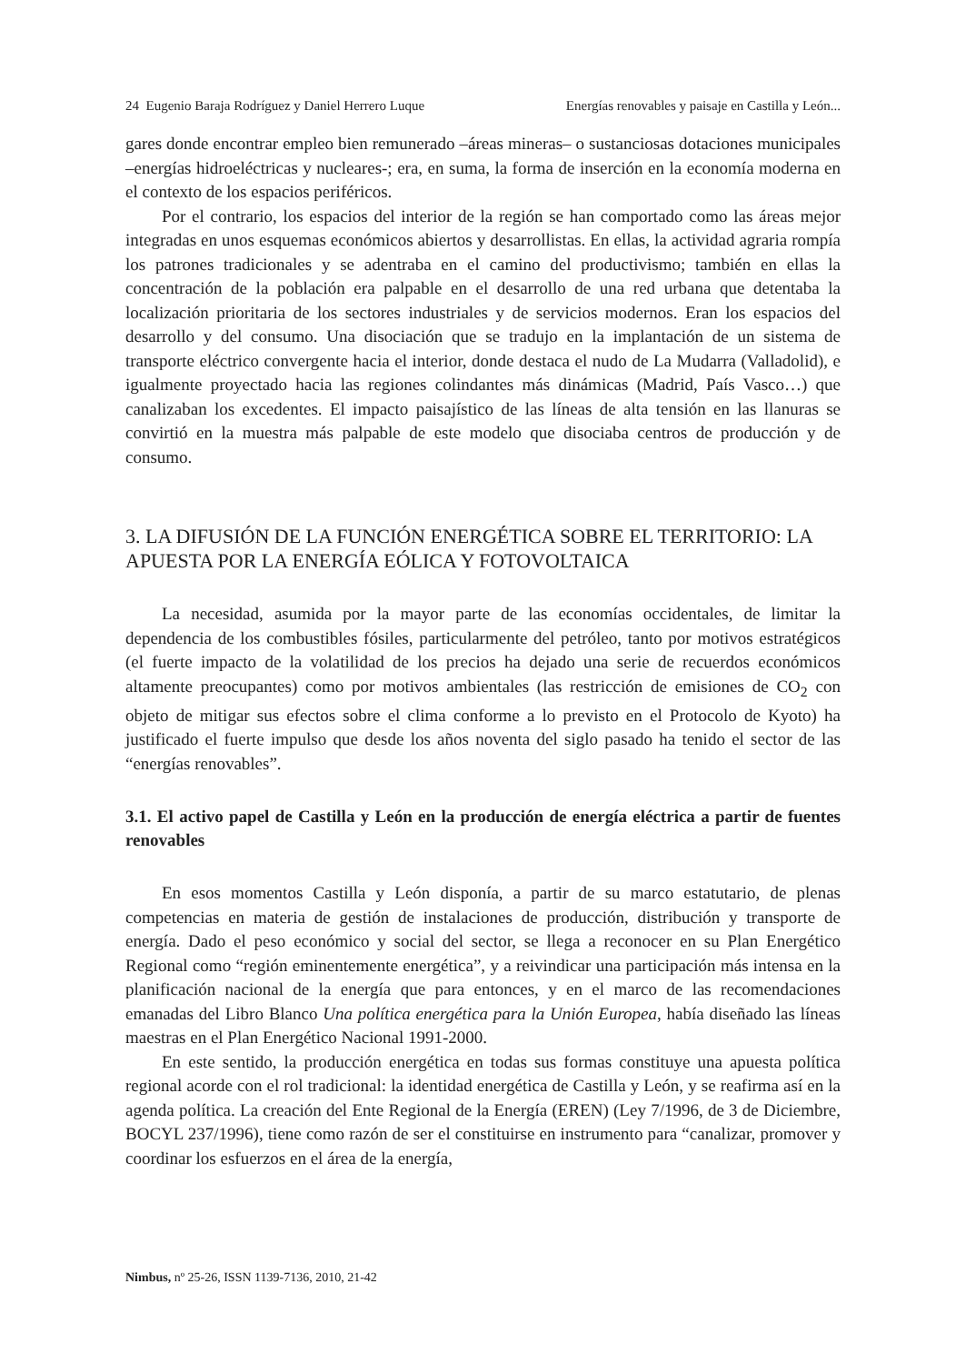24 Eugenio Baraja Rodríguez y Daniel Herrero Luque Energías renovables y paisaje en Castilla y León...
gares donde encontrar empleo bien remunerado –áreas mineras– o sustanciosas dotaciones municipales –energías hidroeléctricas y nucleares-; era, en suma, la forma de inserción en la economía moderna en el contexto de los espacios periféricos.
Por el contrario, los espacios del interior de la región se han comportado como las áreas mejor integradas en unos esquemas económicos abiertos y desarrollistas. En ellas, la actividad agraria rompía los patrones tradicionales y se adentraba en el camino del productivismo; también en ellas la concentración de la población era palpable en el desarrollo de una red urbana que detentaba la localización prioritaria de los sectores industriales y de servicios modernos. Eran los espacios del desarrollo y del consumo. Una disociación que se tradujo en la implantación de un sistema de transporte eléctrico convergente hacia el interior, donde destaca el nudo de La Mudarra (Valladolid), e igualmente proyectado hacia las regiones colindantes más dinámicas (Madrid, País Vasco…) que canalizaban los excedentes. El impacto paisajístico de las líneas de alta tensión en las llanuras se convirtió en la muestra más palpable de este modelo que disociaba centros de producción y de consumo.
3. LA DIFUSIÓN DE LA FUNCIÓN ENERGÉTICA SOBRE EL TERRITORIO: LA APUESTA POR LA ENERGÍA EÓLICA Y FOTOVOLTAICA
La necesidad, asumida por la mayor parte de las economías occidentales, de limitar la dependencia de los combustibles fósiles, particularmente del petróleo, tanto por motivos estratégicos (el fuerte impacto de la volatilidad de los precios ha dejado una serie de recuerdos económicos altamente preocupantes) como por motivos ambientales (las restricción de emisiones de CO<sub>2</sub> con objeto de mitigar sus efectos sobre el clima conforme a lo previsto en el Protocolo de Kyoto) ha justificado el fuerte impulso que desde los años noventa del siglo pasado ha tenido el sector de las “energías renovables”.
3.1. El activo papel de Castilla y León en la producción de energía eléctrica a partir de fuentes renovables
En esos momentos Castilla y León disponía, a partir de su marco estatutario, de plenas competencias en materia de gestión de instalaciones de producción, distribución y transporte de energía. Dado el peso económico y social del sector, se llega a reconocer en su Plan Energético Regional como “región eminentemente energética”, y a reivindicar una participación más intensa en la planificación nacional de la energía que para entonces, y en el marco de las recomendaciones emanadas del Libro Blanco Una política energética para la Unión Europea, había diseñado las líneas maestras en el Plan Energético Nacional 1991-2000.
En este sentido, la producción energética en todas sus formas constituye una apuesta política regional acorde con el rol tradicional: la identidad energética de Castilla y León, y se reafirma así en la agenda política. La creación del Ente Regional de la Energía (EREN) (Ley 7/1996, de 3 de Diciembre, BOCYL 237/1996), tiene como razón de ser el constituirse en instrumento para “canalizar, promover y coordinar los esfuerzos en el área de la energía,
Nimbus, nº 25-26, ISSN 1139-7136, 2010, 21-42